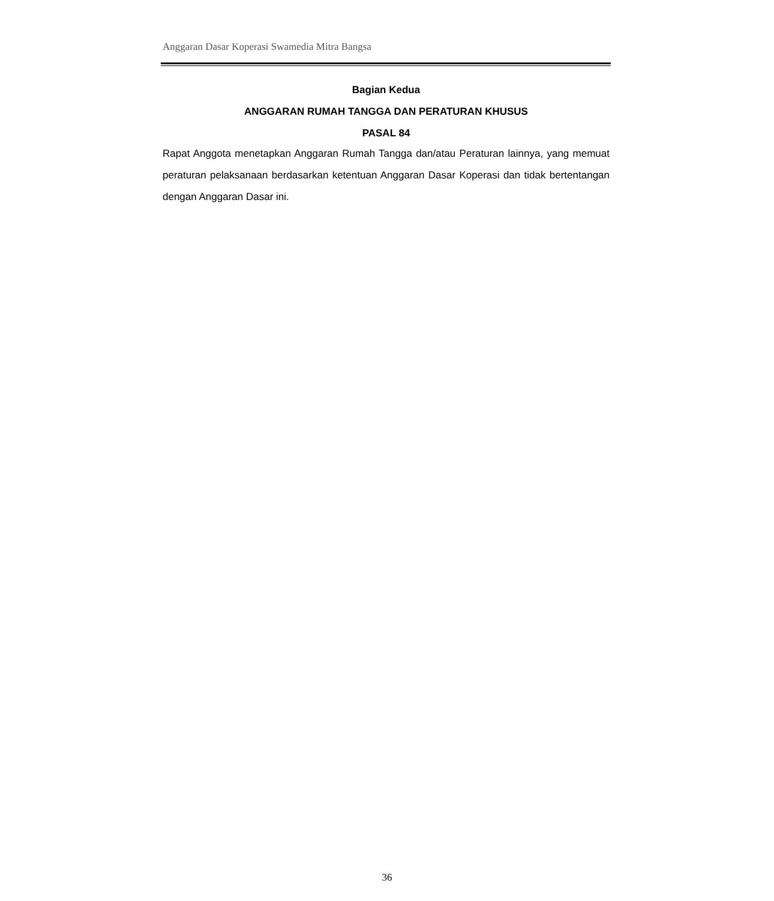Anggaran Dasar Koperasi Swamedia Mitra Bangsa
Bagian Kedua
ANGGARAN RUMAH TANGGA DAN PERATURAN KHUSUS
PASAL 84
Rapat Anggota menetapkan Anggaran Rumah Tangga dan/atau Peraturan lainnya, yang memuat peraturan pelaksanaan berdasarkan ketentuan Anggaran Dasar Koperasi dan tidak bertentangan dengan Anggaran Dasar ini.
36